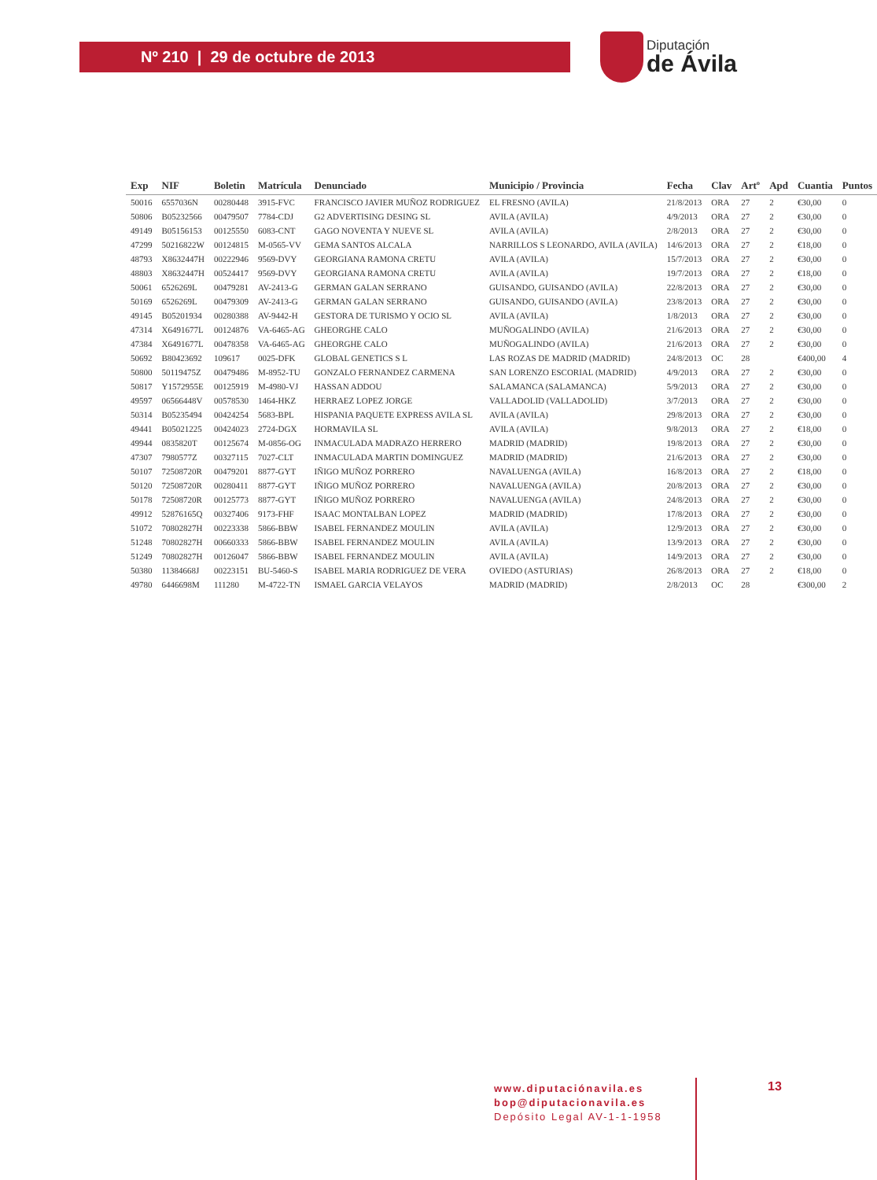Nº 210 | 29 de octubre de 2013
Diputación
de Ávila
| Exp | NIF | Boletin | Matrícula | Denunciado | Municipio / Provincia | Fecha | Clav | Artº | Apd | Cuantia | Puntos |
| --- | --- | --- | --- | --- | --- | --- | --- | --- | --- | --- | --- |
| 50016 | 6557036N | 00280448 | 3915-FVC | FRANCISCO JAVIER MUÑOZ RODRIGUEZ | EL FRESNO (AVILA) | 21/8/2013 | ORA | 27 | 2 | €30,00 | 0 |
| 50806 | B05232566 | 00479507 | 7784-CDJ | G2 ADVERTISING DESING SL | AVILA (AVILA) | 4/9/2013 | ORA | 27 | 2 | €30,00 | 0 |
| 49149 | B05156153 | 00125550 | 6083-CNT | GAGO NOVENTA Y NUEVE SL | AVILA (AVILA) | 2/8/2013 | ORA | 27 | 2 | €30,00 | 0 |
| 47299 | 50216822W | 00124815 | M-0565-VV | GEMA SANTOS ALCALA | NARRILLOS S LEONARDO, AVILA (AVILA) | 14/6/2013 | ORA | 27 | 2 | €18,00 | 0 |
| 48793 | X8632447H | 00222946 | 9569-DVY | GEORGIANA RAMONA CRETU | AVILA (AVILA) | 15/7/2013 | ORA | 27 | 2 | €30,00 | 0 |
| 48803 | X8632447H | 00524417 | 9569-DVY | GEORGIANA RAMONA CRETU | AVILA (AVILA) | 19/7/2013 | ORA | 27 | 2 | €18,00 | 0 |
| 50061 | 6526269L | 00479281 | AV-2413-G | GERMAN GALAN SERRANO | GUISANDO, GUISANDO (AVILA) | 22/8/2013 | ORA | 27 | 2 | €30,00 | 0 |
| 50169 | 6526269L | 00479309 | AV-2413-G | GERMAN GALAN SERRANO | GUISANDO, GUISANDO (AVILA) | 23/8/2013 | ORA | 27 | 2 | €30,00 | 0 |
| 49145 | B05201934 | 00280388 | AV-9442-H | GESTORA DE TURISMO Y OCIO SL | AVILA (AVILA) | 1/8/2013 | ORA | 27 | 2 | €30,00 | 0 |
| 47314 | X6491677L | 00124876 | VA-6465-AG | GHEORGHE CALO | MUÑOGALINDO (AVILA) | 21/6/2013 | ORA | 27 | 2 | €30,00 | 0 |
| 47384 | X6491677L | 00478358 | VA-6465-AG | GHEORGHE CALO | MUÑOGALINDO (AVILA) | 21/6/2013 | ORA | 27 | 2 | €30,00 | 0 |
| 50692 | B80423692 | 109617 | 0025-DFK | GLOBAL GENETICS S L | LAS ROZAS DE MADRID (MADRID) | 24/8/2013 | OC | 28 | | €400,00 | 4 |
| 50800 | 50119475Z | 00479486 | M-8952-TU | GONZALO FERNANDEZ CARMENA | SAN LORENZO ESCORIAL (MADRID) | 4/9/2013 | ORA | 27 | 2 | €30,00 | 0 |
| 50817 | Y1572955E | 00125919 | M-4980-VJ | HASSAN ADDOU | SALAMANCA (SALAMANCA) | 5/9/2013 | ORA | 27 | 2 | €30,00 | 0 |
| 49597 | 06566448V | 00578530 | 1464-HKZ | HERRAEZ LOPEZ JORGE | VALLADOLID (VALLADOLID) | 3/7/2013 | ORA | 27 | 2 | €30,00 | 0 |
| 50314 | B05235494 | 00424254 | 5683-BPL | HISPANIA PAQUETE EXPRESS AVILA SL | AVILA (AVILA) | 29/8/2013 | ORA | 27 | 2 | €30,00 | 0 |
| 49441 | B05021225 | 00424023 | 2724-DGX | HORMAVILA SL | AVILA (AVILA) | 9/8/2013 | ORA | 27 | 2 | €18,00 | 0 |
| 49944 | 0835820T | 00125674 | M-0856-OG | INMACULADA MADRAZO HERRERO | MADRID (MADRID) | 19/8/2013 | ORA | 27 | 2 | €30,00 | 0 |
| 47307 | 7980577Z | 00327115 | 7027-CLT | INMACULADA MARTIN DOMINGUEZ | MADRID (MADRID) | 21/6/2013 | ORA | 27 | 2 | €30,00 | 0 |
| 50107 | 72508720R | 00479201 | 8877-GYT | IÑIGO MUÑOZ PORRERO | NAVALUENGA (AVILA) | 16/8/2013 | ORA | 27 | 2 | €18,00 | 0 |
| 50120 | 72508720R | 00280411 | 8877-GYT | IÑIGO MUÑOZ PORRERO | NAVALUENGA (AVILA) | 20/8/2013 | ORA | 27 | 2 | €30,00 | 0 |
| 50178 | 72508720R | 00125773 | 8877-GYT | IÑIGO MUÑOZ PORRERO | NAVALUENGA (AVILA) | 24/8/2013 | ORA | 27 | 2 | €30,00 | 0 |
| 49912 | 52876165Q | 00327406 | 9173-FHF | ISAAC MONTALBAN LOPEZ | MADRID (MADRID) | 17/8/2013 | ORA | 27 | 2 | €30,00 | 0 |
| 51072 | 70802827H | 00223338 | 5866-BBW | ISABEL FERNANDEZ MOULIN | AVILA (AVILA) | 12/9/2013 | ORA | 27 | 2 | €30,00 | 0 |
| 51248 | 70802827H | 00660333 | 5866-BBW | ISABEL FERNANDEZ MOULIN | AVILA (AVILA) | 13/9/2013 | ORA | 27 | 2 | €30,00 | 0 |
| 51249 | 70802827H | 00126047 | 5866-BBW | ISABEL FERNANDEZ MOULIN | AVILA (AVILA) | 14/9/2013 | ORA | 27 | 2 | €30,00 | 0 |
| 50380 | 11384668J | 00223151 | BU-5460-S | ISABEL MARIA RODRIGUEZ DE VERA | OVIEDO (ASTURIAS) | 26/8/2013 | ORA | 27 | 2 | €18,00 | 0 |
| 49780 | 6446698M | 111280 | M-4722-TN | ISMAEL GARCIA VELAYOS | MADRID (MADRID) | 2/8/2013 | OC | 28 | | €300,00 | 2 |
www.diputaciónavila.es
bop@diputacionavila.es
Depósito Legal AV-1-1-1958
13